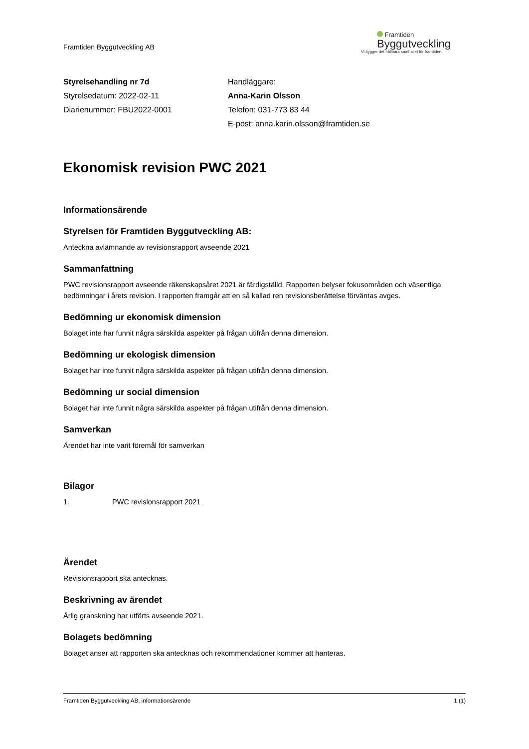Framtiden Byggutveckling AB
Framtiden
Byggutveckling
Vi bygger det hållbara samhället för framtiden
Styrelsehandling nr 7d
Styrelsedatum: 2022-02-11
Diarienummer: FBU2022-0001
Handläggare:
Anna-Karin Olsson
Telefon: 031-773 83 44
E-post: anna.karin.olsson@framtiden.se
Ekonomisk revision PWC 2021
Informationsärende
Styrelsen för Framtiden Byggutveckling AB:
Anteckna avlämnande av revisionsrapport avseende 2021
Sammanfattning
PWC revisionsrapport avseende räkenskapsåret 2021 är färdigställd. Rapporten belyser fokusområden och väsentliga bedömningar i årets revision. I rapporten framgår att en så kallad ren revisionsberättelse förväntas avges.
Bedömning ur ekonomisk dimension
Bolaget inte har funnit några särskilda aspekter på frågan utifrån denna dimension.
Bedömning ur ekologisk dimension
Bolaget har inte funnit några särskilda aspekter på frågan utifrån denna dimension.
Bedömning ur social dimension
Bolaget har inte funnit några särskilda aspekter på frågan utifrån denna dimension.
Samverkan
Ärendet har inte varit föremål för samverkan
Bilagor
1. PWC revisionsrapport 2021
Ärendet
Revisionsrapport ska antecknas.
Beskrivning av ärendet
Årlig granskning har utförts avseende 2021.
Bolagets bedömning
Bolaget anser att rapporten ska antecknas och rekommendationer kommer att hanteras.
Framtiden Byggutveckling AB, informationsärende 1 (1)